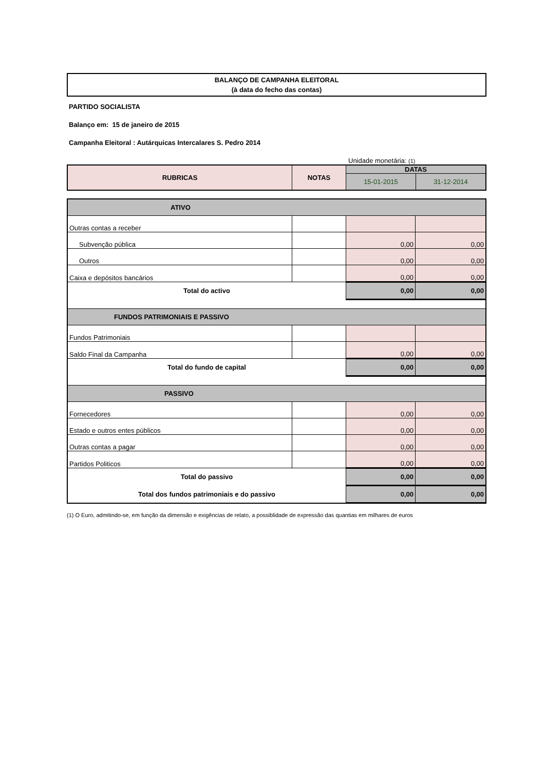BALANÇO DE CAMPANHA ELEITORAL
(à data do fecho das contas)
PARTIDO SOCIALISTA
Balanço em: 15 de janeiro de 2015
Campanha Eleitoral : Autárquicas Intercalares S. Pedro 2014
Unidade monetária: (1)
| RUBRICAS | NOTAS | DATAS | |
| --- | --- | --- | --- |
| | | 15-01-2015 | 31-12-2014 |
| ATIVO | | | |
| Outras contas a receber | | | |
| Subvenção pública | | 0,00 | 0,00 |
| Outros | | 0,00 | 0,00 |
| Caixa e depósitos bancários | | 0,00 | 0,00 |
| Total do activo | | 0,00 | 0,00 |
| FUNDOS PATRIMONIAIS E PASSIVO | | | |
| Fundos Patrimoniais | | | |
| Saldo Final da Campanha | | 0,00 | 0,00 |
| Total do fundo de capital | | 0,00 | 0,00 |
| PASSIVO | | | |
| Fornecedores | | 0,00 | 0,00 |
| Estado e outros entes públicos | | 0,00 | 0,00 |
| Outras contas a pagar | | 0,00 | 0,00 |
| Partidos Politicos | | 0,00 | 0,00 |
| Total do passivo | | 0,00 | 0,00 |
| Total dos fundos patrimoniais e do passivo | | 0,00 | 0,00 |
(1) O Euro, admitindo-se, em função da dimensão e exigências de relato, a possiblidade de expressão das quantias em milhares de euros